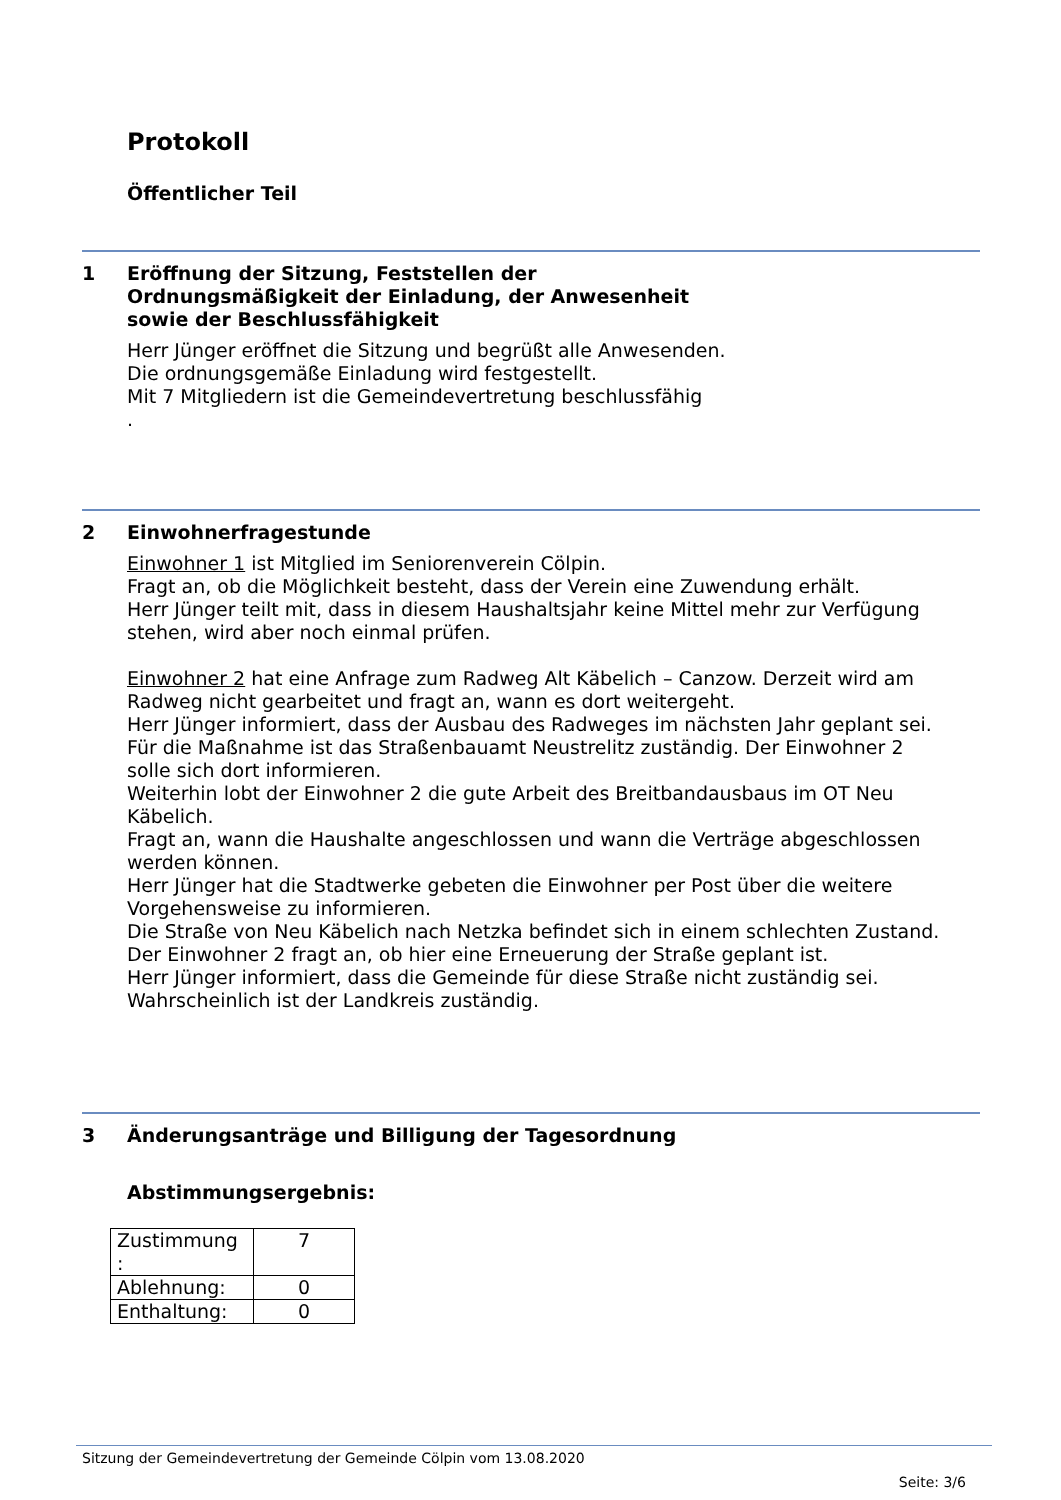Protokoll
Öffentlicher Teil
1 Eröffnung der Sitzung, Feststellen der
Ordnungsmäßigkeit der Einladung, der Anwesenheit
sowie der Beschlussfähigkeit
Herr Jünger eröffnet die Sitzung und begrüßt alle Anwesenden.
Die ordnungsgemäße Einladung wird festgestellt.
Mit 7 Mitgliedern ist die Gemeindevertretung beschlussfähig
.
2 Einwohnerfragestunde
Einwohner 1 ist Mitglied im Seniorenverein Cölpin.
Fragt an, ob die Möglichkeit besteht, dass der Verein eine Zuwendung erhält.
Herr Jünger teilt mit, dass in diesem Haushaltsjahr keine Mittel mehr zur Verfügung stehen, wird aber noch einmal prüfen.
Einwohner 2 hat eine Anfrage zum Radweg Alt Käbelich – Canzow. Derzeit wird am Radweg nicht gearbeitet und fragt an, wann es dort weitergeht.
Herr Jünger informiert, dass der Ausbau des Radweges im nächsten Jahr geplant sei.
Für die Maßnahme ist das Straßenbauamt Neustrelitz zuständig. Der Einwohner 2 solle sich dort informieren.
Weiterhin lobt der Einwohner 2 die gute Arbeit des Breitbandausbaus im OT Neu Käbelich.
Fragt an, wann die Haushalte angeschlossen und wann die Verträge abgeschlossen werden können.
Herr Jünger hat die Stadtwerke gebeten die Einwohner per Post über die weitere Vorgehensweise zu informieren.
Die Straße von Neu Käbelich nach Netzka befindet sich in einem schlechten Zustand. Der Einwohner 2 fragt an, ob hier eine Erneuerung der Straße geplant ist.
Herr Jünger informiert, dass die Gemeinde für diese Straße nicht zuständig sei. Wahrscheinlich ist der Landkreis zuständig.
3 Änderungsanträge und Billigung der Tagesordnung
Abstimmungsergebnis:
| Zustimmung : | 7 |
| Ablehnung: | 0 |
| Enthaltung: | 0 |
Sitzung der Gemeindevertretung der Gemeinde Cölpin vom 13.08.2020
Seite: 3/6